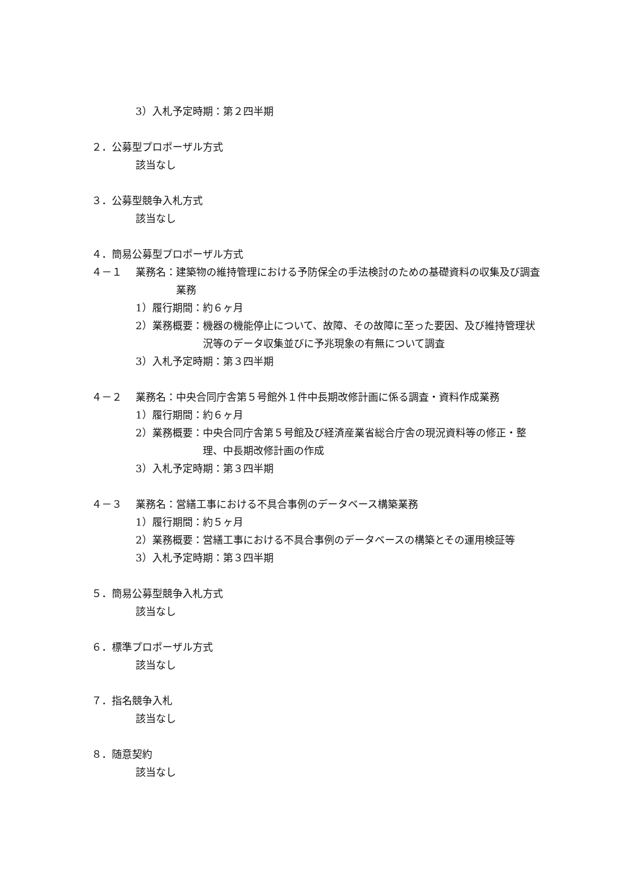3）入札予定時期：第２四半期
２．公募型プロポーザル方式
該当なし
３．公募型競争入札方式
該当なし
４．簡易公募型プロポーザル方式
４－１ 業務名： 建築物の維持管理における予防保全の手法検討のための基礎資料の収集及び調査業務
1）履行期間： 約６ヶ月
2）業務概要： 機器の機能停止について、故障、その故障に至った要因、及び維持管理状況等のデータ収集並びに予兆現象の有無について調査
3）入札予定時期：第３四半期
４－２ 業務名： 中央合同庁舎第５号館外１件中長期改修計画に係る調査・資料作成業務
1）履行期間： 約６ヶ月
2）業務概要： 中央合同庁舎第５号館及び経済産業省総合庁舎の現況資料等の修正・整理、中長期改修計画の作成
3）入札予定時期：第３四半期
４－３ 業務名： 営繕工事における不具合事例のデータベース構築業務
1）履行期間： 約５ヶ月
2）業務概要： 営繕工事における不具合事例のデータベースの構築とその運用検証等
3）入札予定時期：第３四半期
５．簡易公募型競争入札方式
該当なし
６．標準プロポーザル方式
該当なし
７．指名競争入札
該当なし
８．随意契約
該当なし